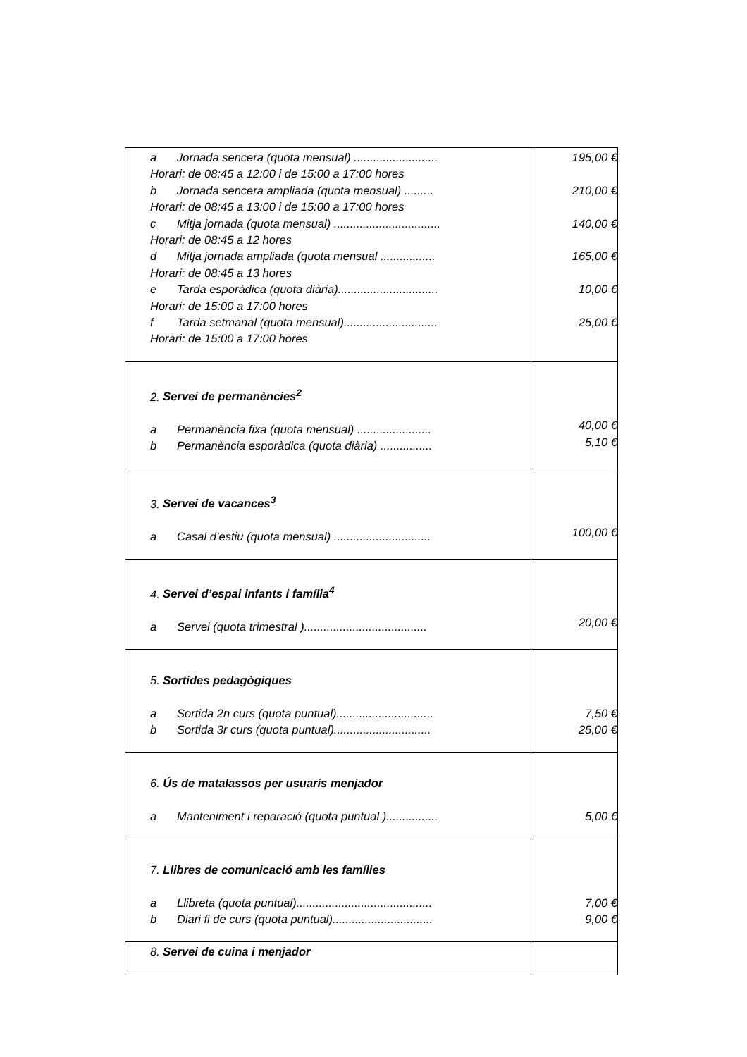| a Jornada sencera (quota mensual) .......................... Horari: de 08:45 a 12:00 i de 15:00 a 17:00 hores b Jornada sencera ampliada (quota mensual) ......... Horari: de 08:45 a 13:00 i de 15:00 a 17:00 hores c Mitja jornada (quota mensual) ................................. Horari: de 08:45 a 12 hores d Mitja jornada ampliada (quota mensual ................. Horari: de 08:45 a 13 hores e Tarda esporàdica (quota diària)............................... Horari: de 15:00 a 17:00 hores f Tarda setmanal (quota mensual)............................. Horari: de 15:00 a 17:00 hores | 195,00 € 210,00 € 140,00 € 165,00 € 10,00 € 25,00 € |
| 2. Servei de permanències<sup>2</sup> a Permanència fixa (quota mensual) ....................... b Permanència esporàdica (quota diària) ................ | 40,00 € 5,10 € |
| 3. Servei de vacances<sup>3</sup> a Casal d’estiu (quota mensual) .............................. | 100,00 € |
| 4. Servei d’espai infants i família<sup>4</sup> a Servei (quota trimestral )...................................... | 20,00 € |
| 5. Sortides pedagògiques a Sortida 2n curs (quota puntual).............................. b Sortida 3r curs (quota puntual).............................. | 7,50 € 25,00 € |
| 6. Ús de matalassos per usuaris menjador a Manteniment i reparació (quota puntual )................ | 5,00 € |
| 7. Llibres de comunicació amb les famílies a Llibreta (quota puntual).......................................... b Diari fi de curs (quota puntual)............................... | 7,00 € 9,00 € |
| 8. Servei de cuina i menjador | |